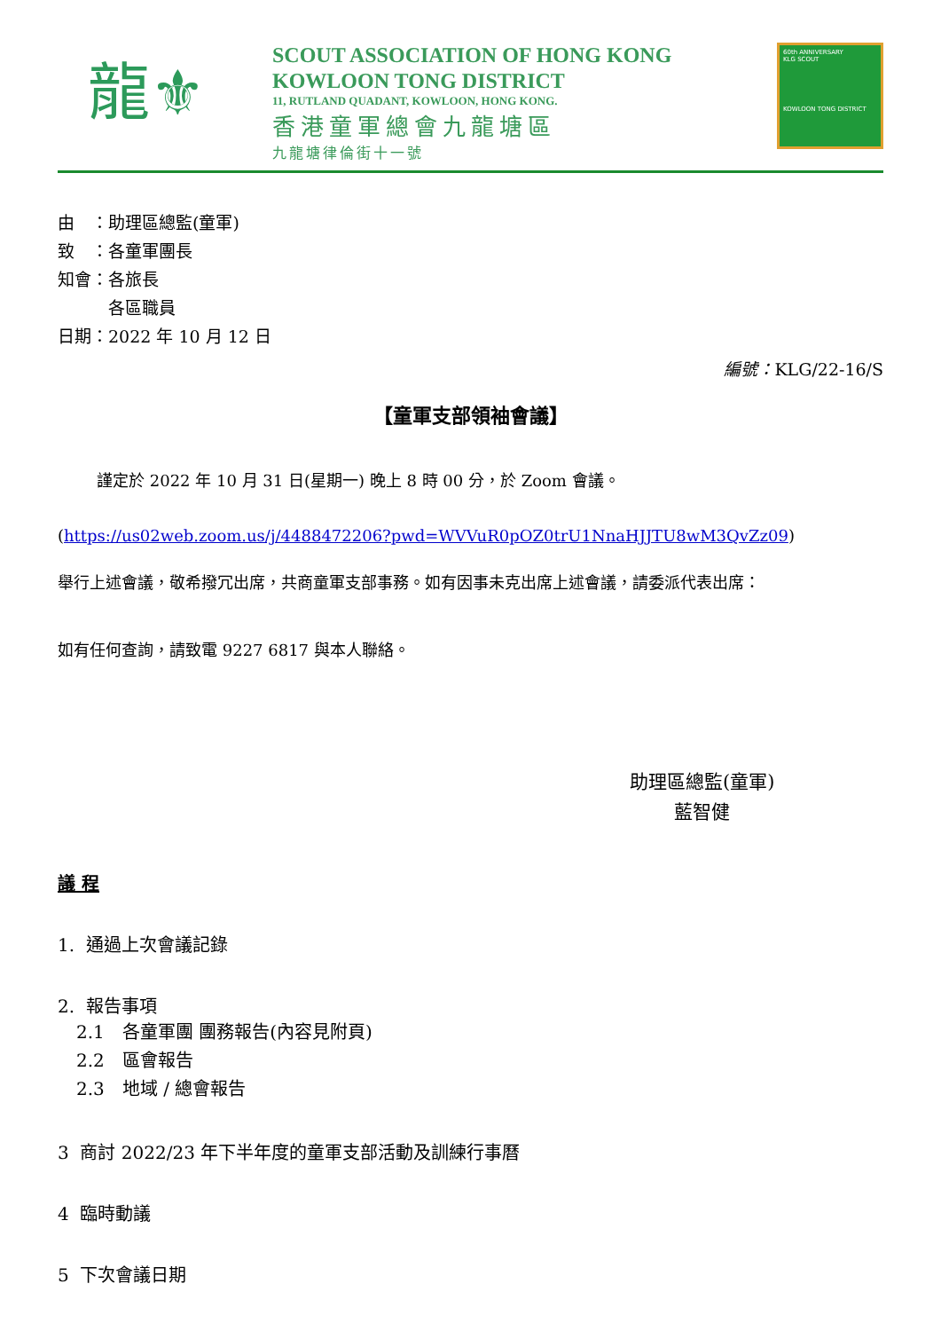龍⚜
SCOUT ASSOCIATION OF HONG KONG
KOWLOON TONG DISTRICT
11, RUTLAND QUADANT, KOWLOON, HONG KONG.
香港童軍總會九龍塘區
九龍塘律倫街十一號
60th ANNIVERSARY
KLG SCOUT
KOWLOON TONG DISTRICT
由　：助理區總監(童軍)
致　：各童軍團長
知會：各旅長
　　　各區職員
日期：2022 年 10 月 12 日
編號：KLG/22-16/S
【童軍支部領袖會議】
謹定於 2022 年 10 月 31 日(星期一) 晚上 8 時 00 分，於 Zoom 會議。
(https://us02web.zoom.us/j/4488472206?pwd=WVVuR0pOZ0trU1NnaHJJTU8wM3QvZz09)
舉行上述會議，敬希撥冗出席，共商童軍支部事務。如有因事未克出席上述會議，請委派代表出席：
如有任何查詢，請致電 9227 6817 與本人聯絡。
助理區總監(童軍)
藍智健
議 程
1. 通過上次會議記錄
2. 報告事項
2.1　各童軍團 團務報告(內容見附頁)
2.2　區會報告
2.3　地域 / 總會報告
3 商討 2022/23 年下半年度的童軍支部活動及訓練行事曆
4 臨時動議
5 下次會議日期